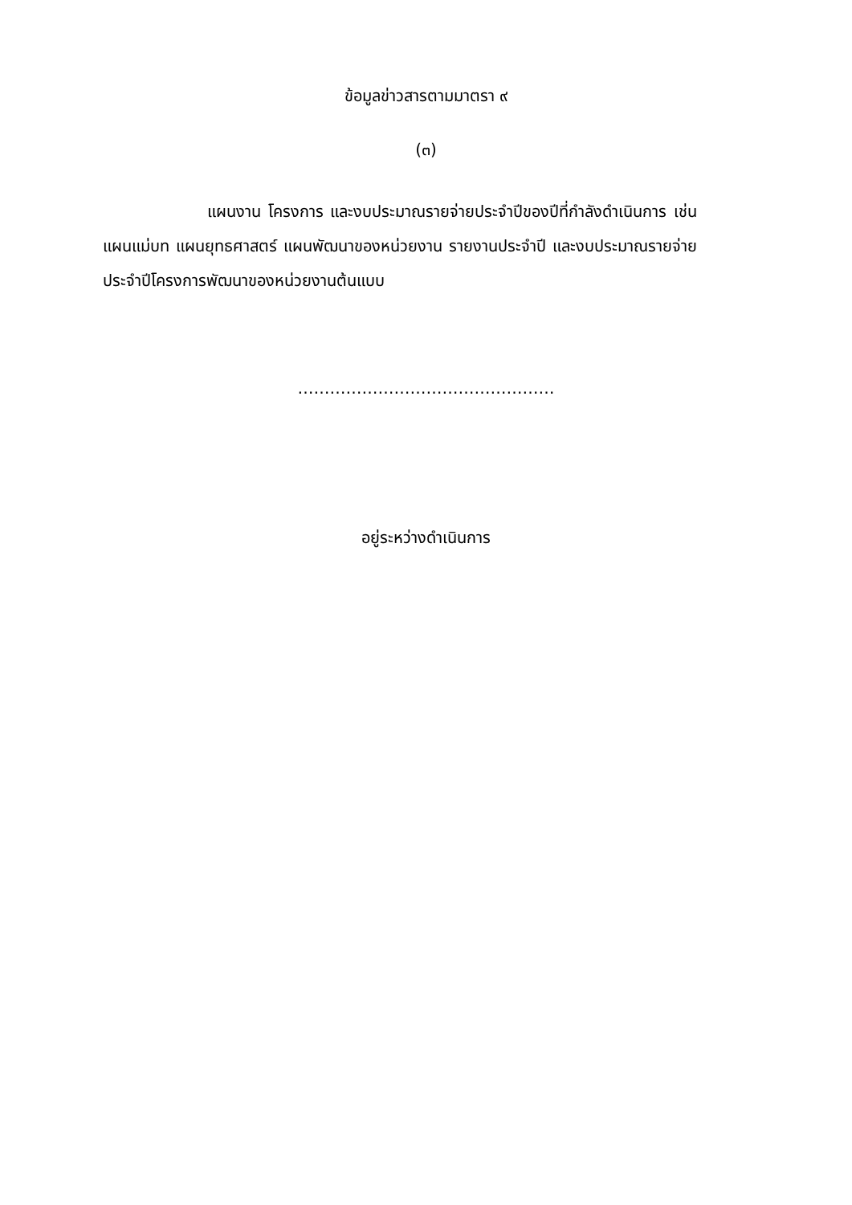ข้อมูลข่าวสารตามมาตรา ๙
(๓)
แผนงาน โครงการ และงบประมาณรายจ่ายประจำปีของปีที่กำลังดำเนินการ เช่น แผนแม่บท แผนยุทธศาสตร์ แผนพัฒนาของหน่วยงาน รายงานประจำปี และงบประมาณรายจ่ายประจำปีโครงการพัฒนาของหน่วยงานต้นแบบ
…………………………………………
อยู่ระหว่างดำเนินการ